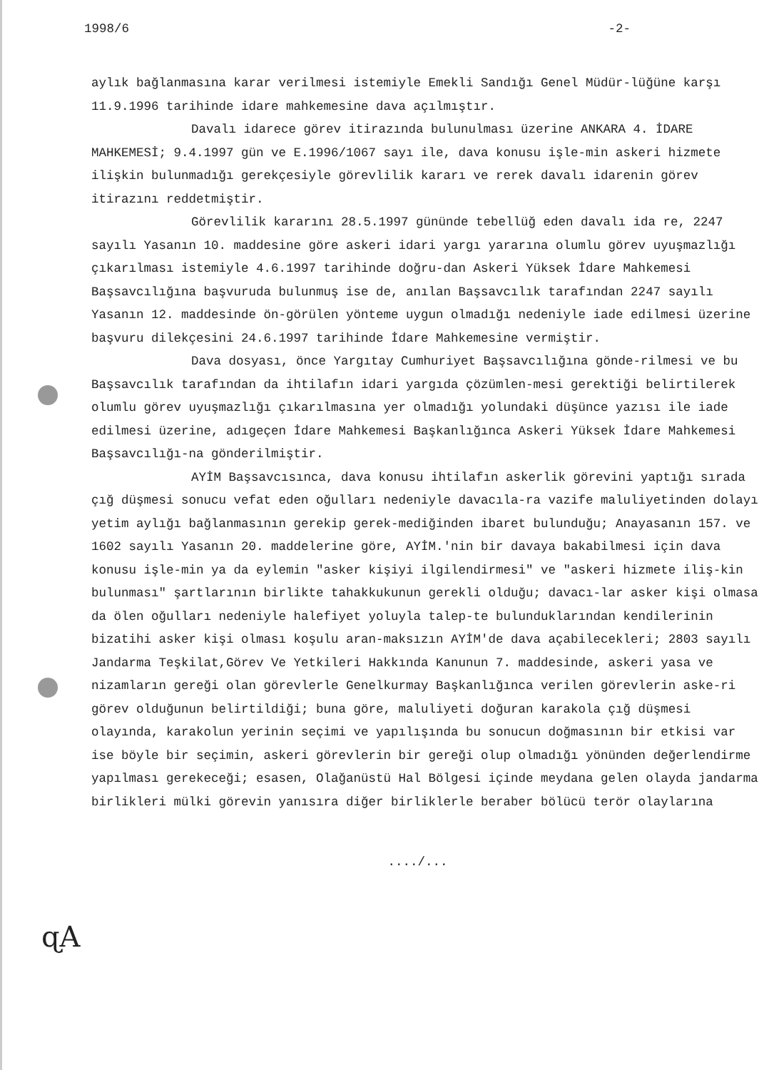1998/6 -2-
aylık bağlanmasına karar verilmesi istemiyle Emekli Sandığı Genel Müdür-lüğüne karşı 11.9.1996 tarihinde idare mahkemesine dava açılmıştır.
Davalı idarece görev itirazında bulunulması üzerine ANKARA 4. İDARE MAHKEMESİ; 9.4.1997 gün ve E.1996/1067 sayı ile, dava konusu işle-min askeri hizmete ilişkin bulunmadığı gerekçesiyle görevlilik kararı ve rerek davalı idarenin görev itirazını reddetmiştir.
Görevlilik kararını 28.5.1997 gününde tebellüğ eden davalı ida re, 2247 sayılı Yasanın 10. maddesine göre askeri idari yargı yararına olumlu görev uyuşmazlığı çıkarılması istemiyle 4.6.1997 tarihinde doğru-dan Askeri Yüksek İdare Mahkemesi Başsavcılığına başvuruda bulunmuş ise de, anılan Başsavcılık tarafından 2247 sayılı Yasanın 12. maddesinde ön-görülen yönteme uygun olmadığı nedeniyle iade edilmesi üzerine başvuru dilekçesini 24.6.1997 tarihinde İdare Mahkemesine vermiştir.
Dava dosyası, önce Yargıtay Cumhuriyet Başsavcılığına gönde-rilmesi ve bu Başsavcılık tarafından da ihtilafın idari yargıda çözümlen-mesi gerektiği belirtilerek olumlu görev uyuşmazlığı çıkarılmasına yer olmadığı yolundaki düşünce yazısı ile iade edilmesi üzerine, adıgeçen İdare Mahkemesi Başkanlığınca Askeri Yüksek İdare Mahkemesi Başsavcılığı-na gönderilmiştir.
AYİM Başsavcısınca, dava konusu ihtilafın askerlik görevini yaptığı sırada çığ düşmesi sonucu vefat eden oğulları nedeniyle davacıla-ra vazife maluliyetinden dolayı yetim aylığı bağlanmasının gerekip gerek-mediğinden ibaret bulunduğu; Anayasanın 157. ve 1602 sayılı Yasanın 20. maddelerine göre, AYİM.'nin bir davaya bakabilmesi için dava konusu işle-min ya da eylemin "asker kişiyi ilgilendirmesi" ve "askeri hizmete iliş-kin bulunması" şartlarının birlikte tahakkukunun gerekli olduğu; davacı-lar asker kişi olmasa da ölen oğulları nedeniyle halefiyet yoluyla talep-te bulunduklarından kendilerinin bizatihi asker kişi olması koşulu aran-maksızın AYİM'de dava açabilecekleri; 2803 sayılı Jandarma Teşkilat,Görev Ve Yetkileri Hakkında Kanunun 7. maddesinde, askeri yasa ve nizamların gereği olan görevlerle Genelkurmay Başkanlığınca verilen görevlerin aske-ri görev olduğunun belirtildiği; buna göre, maluliyeti doğuran karakola çığ düşmesi olayında, karakolun yerinin seçimi ve yapılışında bu sonucun doğmasının bir etkisi var ise böyle bir seçimin, askeri görevlerin bir gereği olup olmadığı yönünden değerlendirme yapılması gerekeceği; esasen, Olağanüstü Hal Bölgesi içinde meydana gelen olayda jandarma birlikleri mülki görevin yanısıra diğer birliklerle beraber bölücü terör olaylarına
..../...
ɋA